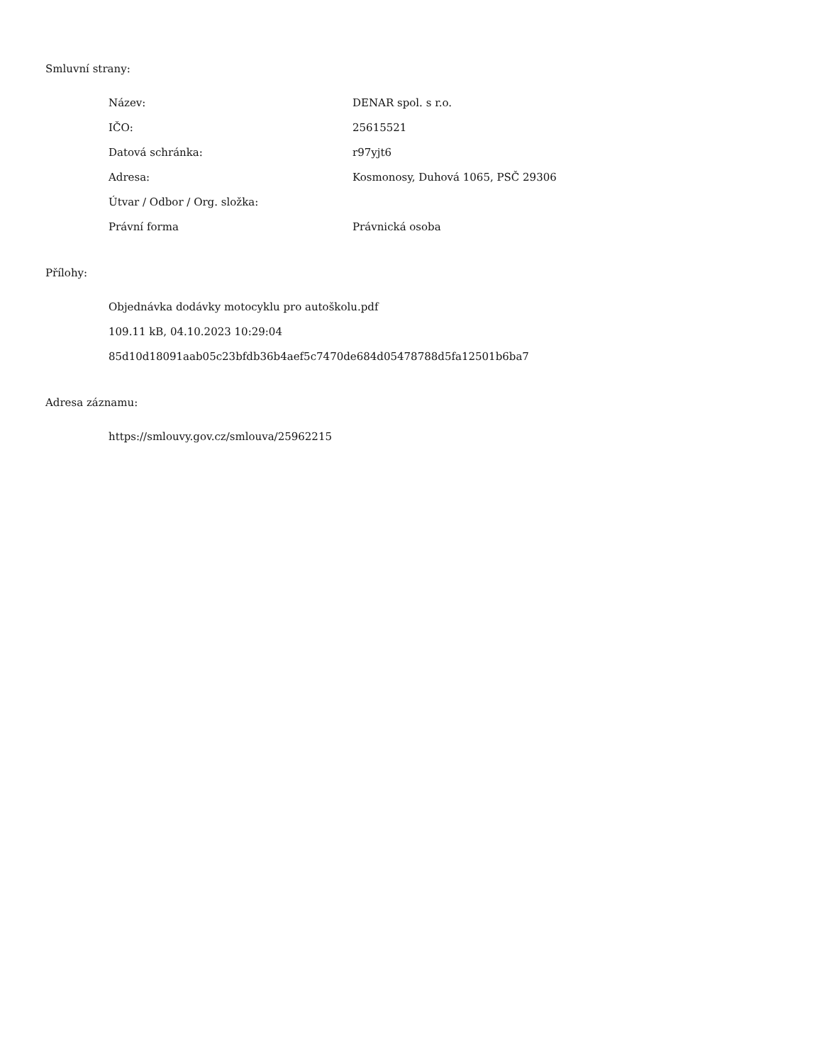Smluvní strany:
| Název: | DENAR spol. s r.o. |
| IČO: | 25615521 |
| Datová schránka: | r97yjt6 |
| Adresa: | Kosmonosy, Duhová 1065, PSČ 29306 |
| Útvar / Odbor / Org. složka: | |
| Právní forma | Právnická osoba |
Přílohy:
Objednávka dodávky motocyklu pro autoškolu.pdf
109.11 kB, 04.10.2023 10:29:04
85d10d18091aab05c23bfdb36b4aef5c7470de684d05478788d5fa12501b6ba7
Adresa záznamu:
https://smlouvy.gov.cz/smlouva/25962215